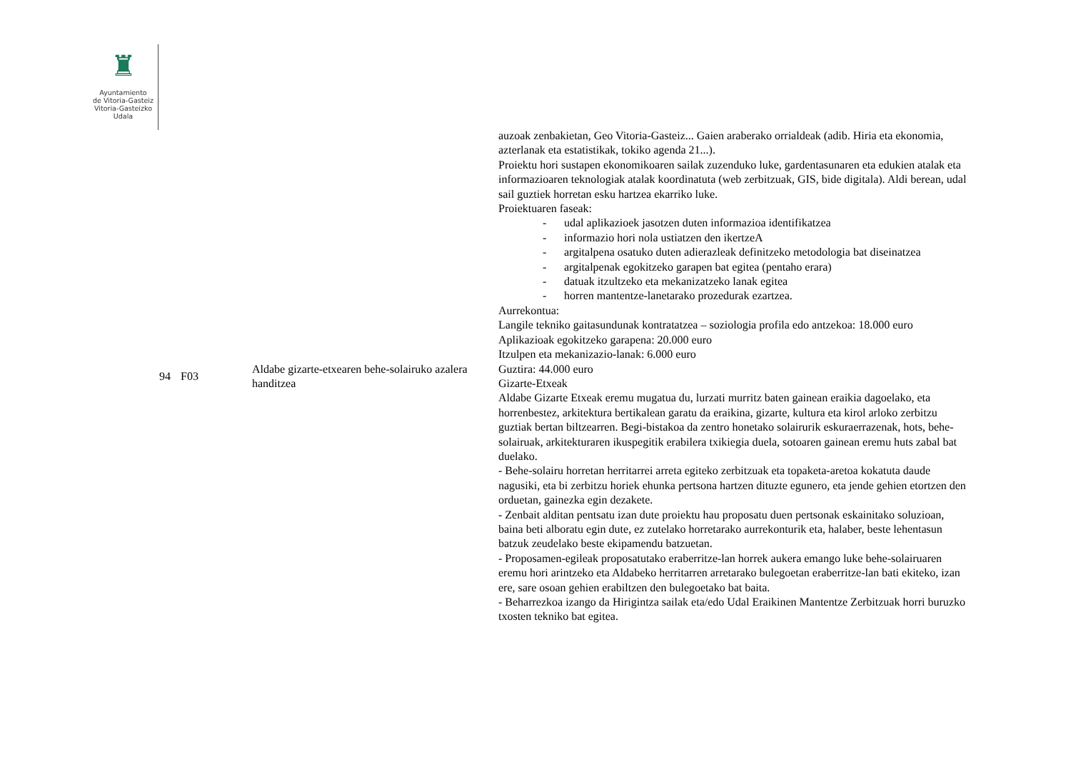♜
Ayuntamiento
de Vitoria-Gasteiz
Vitoria-Gasteizko
Udala
| 94 | F03 | Aldabe gizarte-etxearen behe-solairuko azalera handitzea | auzoak zenbakietan, Geo Vitoria-Gasteiz... Gaien araberako orrialdeak (adib. Hiria eta ekonomia, azterlanak eta estatistikak, tokiko agenda 21...). Proiektu hori sustapen ekonomikoaren sailak zuzenduko luke, gardentasunaren eta edukien atalak eta informazioaren teknologiak atalak koordinatuta (web zerbitzuak, GIS, bide digitala). Aldi berean, udal sail guztiek horretan esku hartzea ekarriko luke. Proiektuaren faseak: - udal aplikazioek jasotzen duten informazioa identifikatzea - informazio hori nola ustiatzen den ikertzeA - argitalpena osatuko duten adierazleak definitzeko metodologia bat diseinatzea - argitalpenak egokitzeko garapen bat egitea (pentaho erara) - datuak itzultzeko eta mekanizatzeko lanak egitea - horren mantentze-lanetarako prozedurak ezartzea. Aurrekontua: Langile tekniko gaitasundunak kontratatzea – soziologia profila edo antzekoa: 18.000 euro Aplikazioak egokitzeko garapena: 20.000 euro Itzulpen eta mekanizazio-lanak: 6.000 euro Guztira: 44.000 euro Gizarte-Etxeak Aldabe Gizarte Etxeak eremu mugatua du, lurzati murritz baten gainean eraikia dagoelako, eta horrenbestez, arkitektura bertikalean garatu da eraikina, gizarte, kultura eta kirol arloko zerbitzu guztiak bertan biltzearren. Begi-bistakoa da zentro honetako solairurik eskuraerrazenak, hots, behe-solairuak, arkitekturaren ikuspegitik erabilera txikiegia duela, sotoaren gainean eremu huts zabal bat duelako. - Behe-solairu horretan herritarrei arreta egiteko zerbitzuak eta topaketa-aretoa kokatuta daude nagusiki, eta bi zerbitzu horiek ehunka pertsona hartzen dituzte egunero, eta jende gehien etortzen den orduetan, gainezka egin dezakete. - Zenbait alditan pentsatu izan dute proiektu hau proposatu duen pertsonak eskainitako soluzioan, baina beti alboratu egin dute, ez zutelako horretarako aurrekonturik eta, halaber, beste lehentasun batzuk zeudelako beste ekipamendu batzuetan. - Proposamen-egileak proposatutako eraberritze-lan horrek aukera emango luke behe-solairuaren eremu hori arintzeko eta Aldabeko herritarren arretarako bulegoetan eraberritze-lan bati ekiteko, izan ere, sare osoan gehien erabiltzen den bulegoetako bat baita. - Beharrezkoa izango da Hirigintza sailak eta/edo Udal Eraikinen Mantentze Zerbitzuak horri buruzko txosten tekniko bat egitea. |